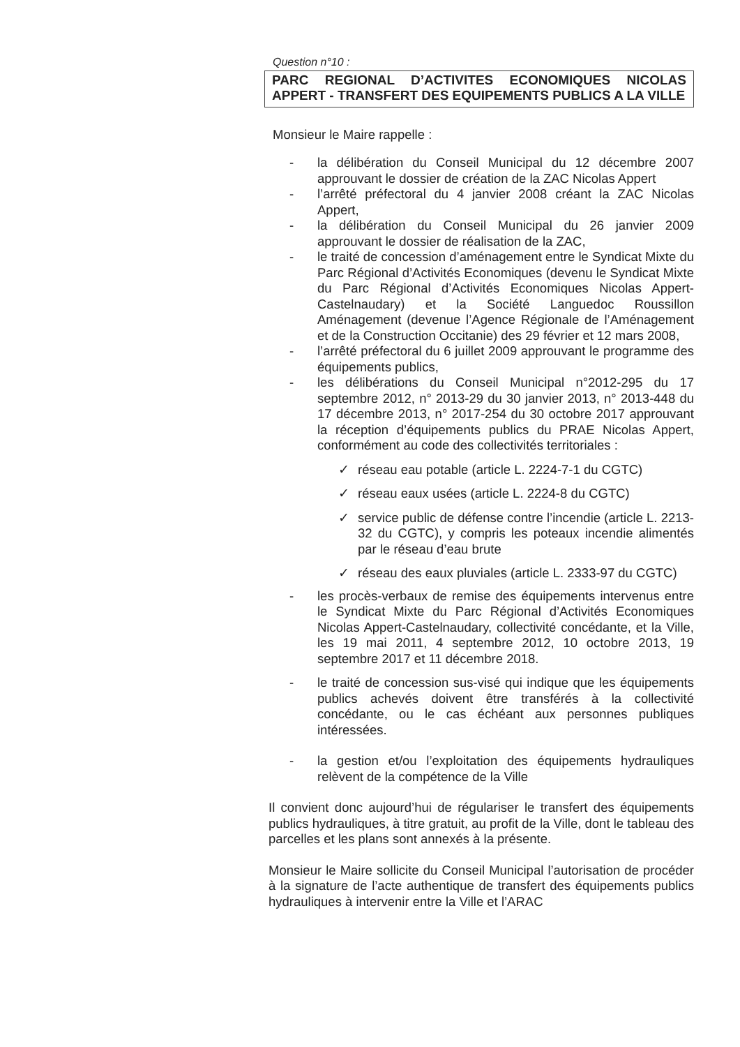Question n°10 :
PARC REGIONAL D’ACTIVITES ECONOMIQUES NICOLAS APPERT - TRANSFERT DES EQUIPEMENTS PUBLICS A LA VILLE
Monsieur le Maire rappelle :
- la délibération du Conseil Municipal du 12 décembre 2007 approuvant le dossier de création de la ZAC Nicolas Appert
- l’arrêté préfectoral du 4 janvier 2008 créant la ZAC Nicolas Appert,
- la délibération du Conseil Municipal du 26 janvier 2009 approuvant le dossier de réalisation de la ZAC,
- le traité de concession d’aménagement entre le Syndicat Mixte du Parc Régional d’Activités Economiques (devenu le Syndicat Mixte du Parc Régional d’Activités Economiques Nicolas Appert-Castelnaudary) et la Société Languedoc Roussillon Aménagement (devenue l’Agence Régionale de l’Aménagement et de la Construction Occitanie) des 29 février et 12 mars 2008,
- l’arrêté préfectoral du 6 juillet 2009 approuvant le programme des équipements publics,
- les délibérations du Conseil Municipal n°2012-295 du 17 septembre 2012, n° 2013-29 du 30 janvier 2013, n° 2013-448 du 17 décembre 2013, n° 2017-254 du 30 octobre 2017 approuvant la réception d’équipements publics du PRAE Nicolas Appert, conformément au code des collectivités territoriales :
✓ réseau eau potable (article L. 2224-7-1 du CGTC)
✓ réseau eaux usées (article L. 2224-8 du CGTC)
✓ service public de défense contre l’incendie (article L. 2213-32 du CGTC), y compris les poteaux incendie alimentés par le réseau d’eau brute
✓ réseau des eaux pluviales (article L. 2333-97 du CGTC)
- les procès-verbaux de remise des équipements intervenus entre le Syndicat Mixte du Parc Régional d’Activités Economiques Nicolas Appert-Castelnaudary, collectivité concédante, et la Ville, les 19 mai 2011, 4 septembre 2012, 10 octobre 2013, 19 septembre 2017 et 11 décembre 2018.
- le traité de concession sus-visé qui indique que les équipements publics achevés doivent être transférés à la collectivité concédante, ou le cas échéant aux personnes publiques intéressées.
- la gestion et/ou l’exploitation des équipements hydrauliques relèvent de la compétence de la Ville
Il convient donc aujourd’hui de régulariser le transfert des équipements publics hydrauliques, à titre gratuit, au profit de la Ville, dont le tableau des parcelles et les plans sont annexés à la présente.
Monsieur le Maire sollicite du Conseil Municipal l’autorisation de procéder à la signature de l’acte authentique de transfert des équipements publics hydrauliques à intervenir entre la Ville et l’ARAC